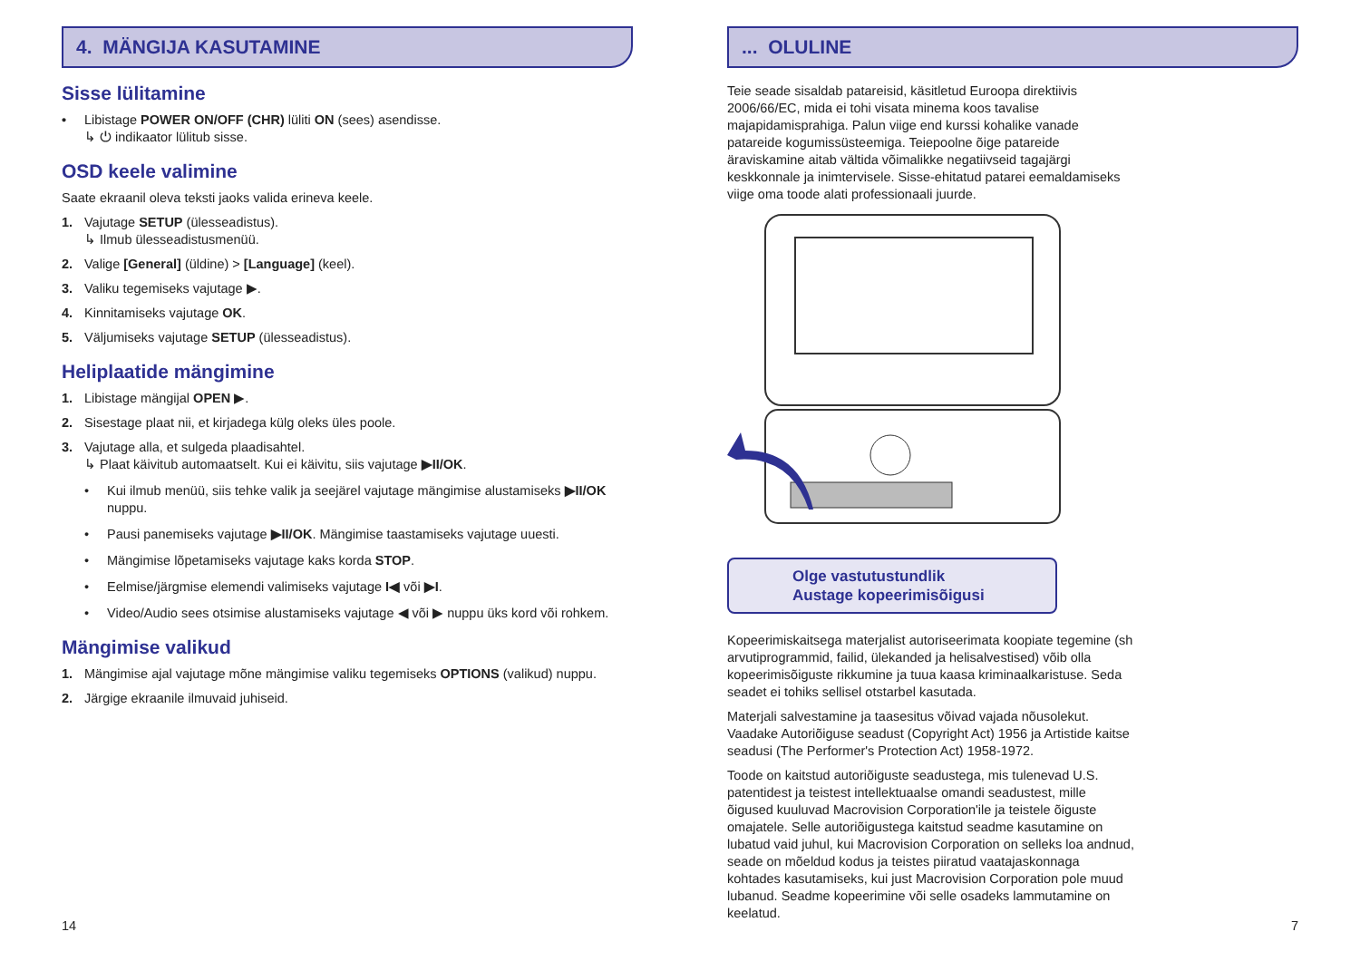4. MÄNGIJA KASUTAMINE
Sisse lülitamine
• Libistage POWER ON/OFF (CHR) lüliti ON (sees) asendisse.
↳ ⏻ indikaator lülitub sisse.
OSD keele valimine
Saate ekraanil oleva teksti jaoks valida erineva keele.
1. Vajutage SETUP (ülesseadistus).
↳ Ilmub ülesseadistusmenüü.
2. Valige [General] (üldine) > [Language] (keel).
3. Valiku tegemiseks vajutage ▶.
4. Kinnitamiseks vajutage OK.
5. Väljumiseks vajutage SETUP (ülesseadistus).
Heliplaatide mängimine
1. Libistage mängijal OPEN ▶.
2. Sisestage plaat nii, et kirjadega külg oleks üles poole.
3. Vajutage alla, et sulgeda plaadisahtel.
↳ Plaat käivitub automaatselt. Kui ei käivitu, siis vajutage ▶II/OK.
• Kui ilmub menüü, siis tehke valik ja seejärel vajutage mängimise alustamiseks ▶II/OK nuppu.
• Pausi panemiseks vajutage ▶II/OK. Mängimise taastamiseks vajutage uuesti.
• Mängimise lõpetamiseks vajutage kaks korda STOP.
• Eelmise/järgmise elemendi valimiseks vajutage I◀ või ▶I.
• Video/Audio sees otsimise alustamiseks vajutage ◀ või ▶ nuppu üks kord või rohkem.
Mängimise valikud
1. Mängimise ajal vajutage mõne mängimise valiku tegemiseks OPTIONS (valikud) nuppu.
2. Järgige ekraanile ilmuvaid juhiseid.
14
... OLULINE
Teie seade sisaldab patareisid, käsitletud Euroopa direktiivis 2006/66/EC, mida ei tohi visata minema koos tavalise majapidamisprahiga. Palun viige end kurssi kohalike vanade patareide kogumissüsteemiga. Teiepoolne õige patareide äraviskamine aitab vältida võimalikke negatiivseid tagajärgi keskkonnale ja inimtervisele. Sisse-ehitatud patarei eemaldamiseks viige oma toode alati professionaali juurde.
Olge vastutustundlik
Austage kopeerimisõigusi
Kopeerimiskaitsega materjalist autoriseerimata koopiate tegemine (sh arvutiprogrammid, failid, ülekanded ja helisalvestised) võib olla kopeerimisõiguste rikkumine ja tuua kaasa kriminaalkaristuse. Seda seadet ei tohiks sellisel otstarbel kasutada.
Materjali salvestamine ja taasesitus võivad vajada nõusolekut. Vaadake Autoriõiguse seadust (Copyright Act) 1956 ja Artistide kaitse seadusi (The Performer's Protection Act) 1958-1972.
Toode on kaitstud autoriõiguste seadustega, mis tulenevad U.S. patentidest ja teistest intellektuaalse omandi seadustest, mille õigused kuuluvad Macrovision Corporation'ile ja teistele õiguste omajatele. Selle autoriõigustega kaitstud seadme kasutamine on lubatud vaid juhul, kui Macrovision Corporation on selleks loa andnud, seade on mõeldud kodus ja teistes piiratud vaatajaskonnaga kohtades kasutamiseks, kui just Macrovision Corporation pole muud lubanud. Seadme kopeerimine või selle osadeks lammutamine on keelatud.
7